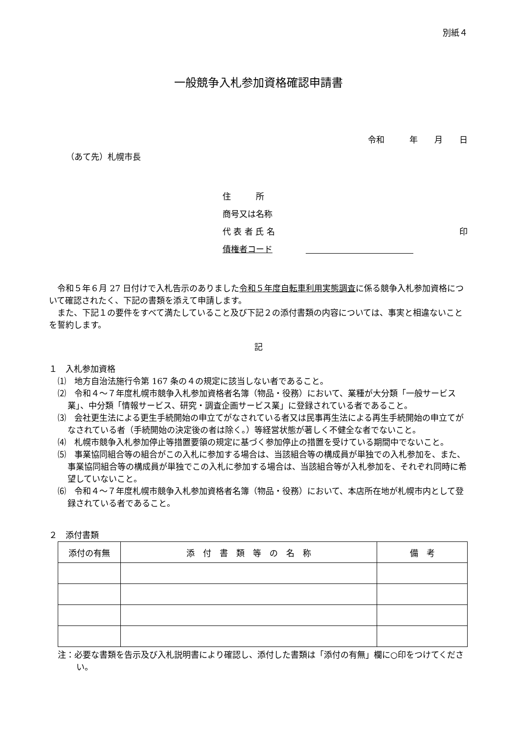別紙４
一般競争入札参加資格確認申請書
令和　　　年　　月　　日
（あて先）札幌市長
住　　　所
商号又は名称
代 表 者 氏 名 印
債権者コード
　令和５年６月 27 日付けで入札告示のありました令和５年度自転車利用実態調査に係る競争入札参加資格について確認されたく、下記の書類を添えて申請します。
　また、下記１の要件をすべて満たしていること及び下記２の添付書類の内容については、事実と相違ないことを誓約します。
記
１　入札参加資格
⑴　地方自治法施行令第 167 条の４の規定に該当しない者であること。
⑵　令和４～７年度札幌市競争入札参加資格者名簿（物品・役務）において、業種が大分類「一般サービス業」、中分類「情報サービス、研究・調査企画サービス業」に登録されている者であること。
⑶　会社更生法による更生手続開始の申立てがなされている者又は民事再生法による再生手続開始の申立てがなされている者（手続開始の決定後の者は除く。）等経営状態が著しく不健全な者でないこと。
⑷　札幌市競争入札参加停止等措置要領の規定に基づく参加停止の措置を受けている期間中でないこと。
⑸　事業協同組合等の組合がこの入札に参加する場合は、当該組合等の構成員が単独での入札参加を、また、事業協同組合等の構成員が単独でこの入札に参加する場合は、当該組合等が入札参加を、それぞれ同時に希望していないこと。
⑹　令和４～７年度札幌市競争入札参加資格者名簿（物品・役務）において、本店所在地が札幌市内として登録されている者であること。
２　添付書類
| 添付の有無 | 添 付 書 類 等 の 名 称 | 備 考 |
| --- | --- | --- |
注：必要な書類を告示及び入札説明書により確認し、添付した書類は「添付の有無」欄に○印をつけてください。